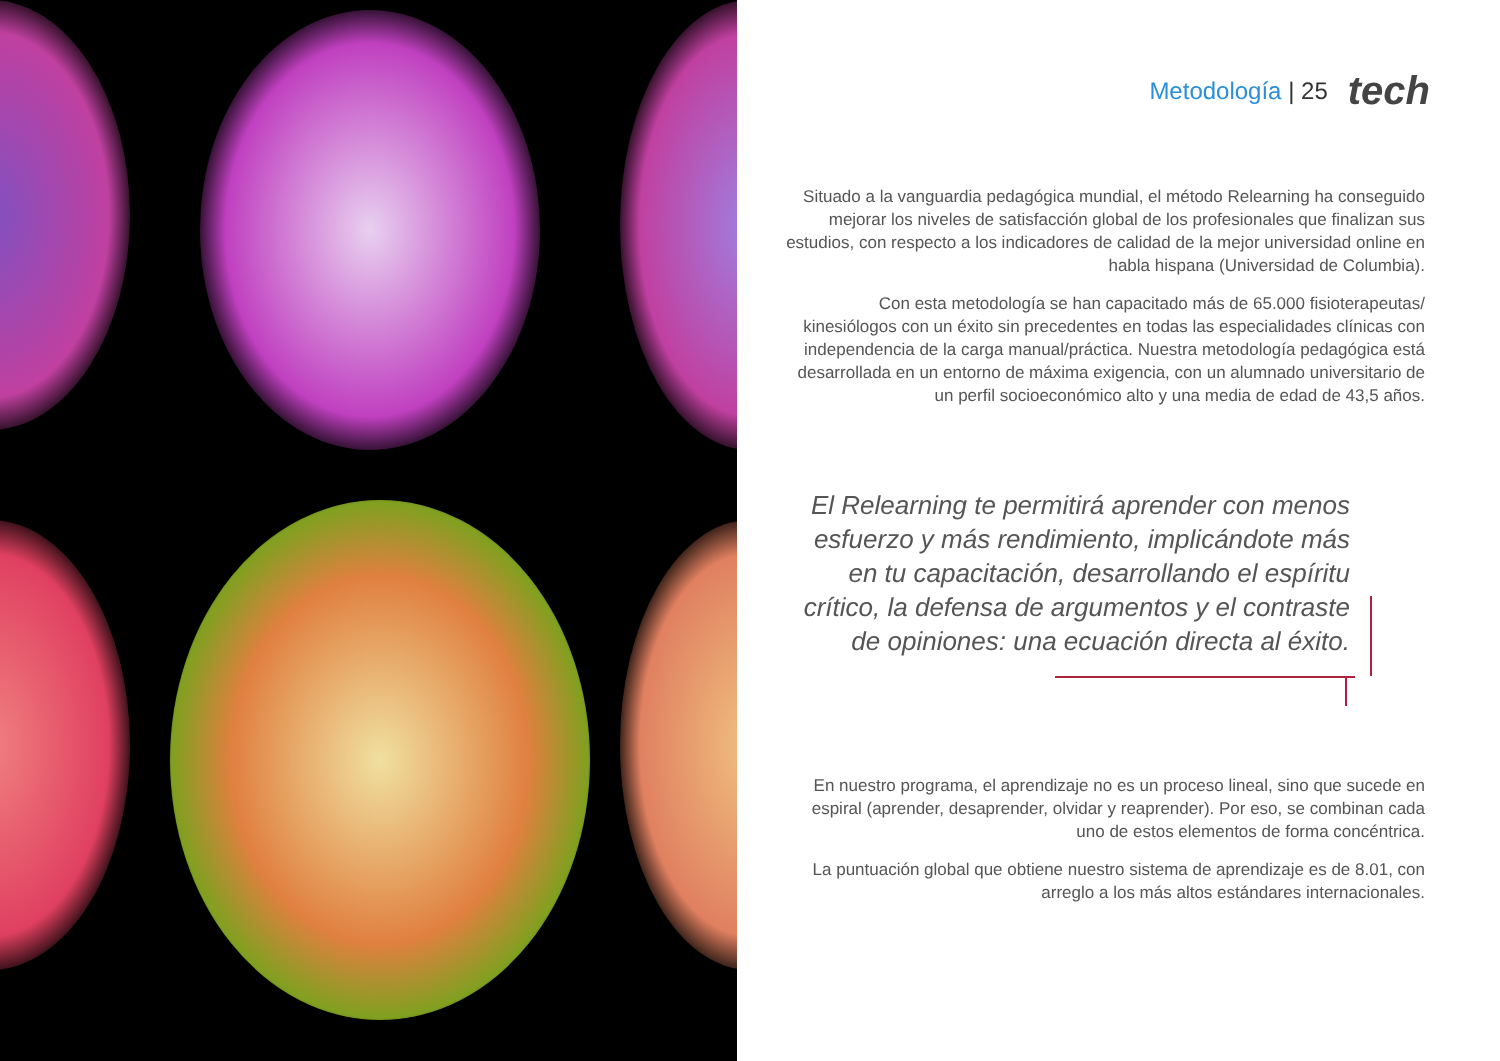Metodología | 25
tech
Situado a la vanguardia pedagógica mundial, el método Relearning ha conseguido mejorar los niveles de satisfacción global de los profesionales que finalizan sus estudios, con respecto a los indicadores de calidad de la mejor universidad online en habla hispana (Universidad de Columbia).
Con esta metodología se han capacitado más de 65.000 fisioterapeutas/ kinesiólogos con un éxito sin precedentes en todas las especialidades clínicas con independencia de la carga manual/práctica. Nuestra metodología pedagógica está desarrollada en un entorno de máxima exigencia, con un alumnado universitario de un perfil socioeconómico alto y una media de edad de 43,5 años.
El Relearning te permitirá aprender con menos esfuerzo y más rendimiento, implicándote más en tu capacitación, desarrollando el espíritu crítico, la defensa de argumentos y el contraste de opiniones: una ecuación directa al éxito.
En nuestro programa, el aprendizaje no es un proceso lineal, sino que sucede en espiral (aprender, desaprender, olvidar y reaprender). Por eso, se combinan cada uno de estos elementos de forma concéntrica.
La puntuación global que obtiene nuestro sistema de aprendizaje es de 8.01, con arreglo a los más altos estándares internacionales.